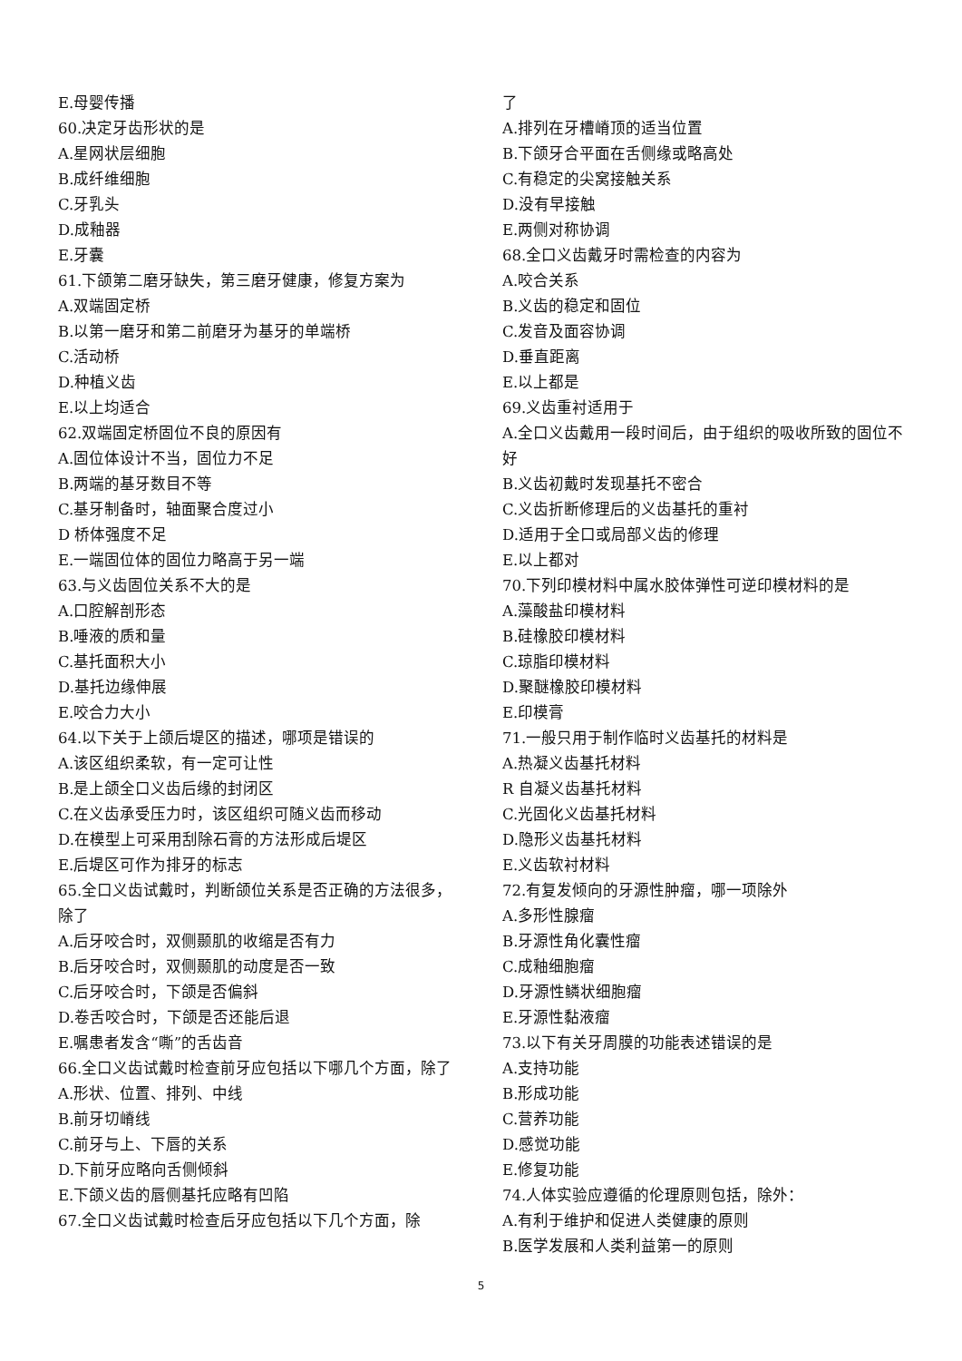E.母婴传播
60.决定牙齿形状的是
A.星网状层细胞
B.成纤维细胞
C.牙乳头
D.成釉器
E.牙囊
61.下颌第二磨牙缺失，第三磨牙健康，修复方案为
A.双端固定桥
B.以第一磨牙和第二前磨牙为基牙的单端桥
C.活动桥
D.种植义齿
E.以上均适合
62.双端固定桥固位不良的原因有
A.固位体设计不当，固位力不足
B.两端的基牙数目不等
C.基牙制备时，轴面聚合度过小
D 桥体强度不足
E.一端固位体的固位力略高于另一端
63.与义齿固位关系不大的是
A.口腔解剖形态
B.唾液的质和量
C.基托面积大小
D.基托边缘伸展
E.咬合力大小
64.以下关于上颌后堤区的描述，哪项是错误的
A.该区组织柔软，有一定可让性
B.是上颌全口义齿后缘的封闭区
C.在义齿承受压力时，该区组织可随义齿而移动
D.在模型上可采用刮除石膏的方法形成后堤区
E.后堤区可作为排牙的标志
65.全口义齿试戴时，判断颌位关系是否正确的方法很多，除了
A.后牙咬合时，双侧颞肌的收缩是否有力
B.后牙咬合时，双侧颞肌的动度是否一致
C.后牙咬合时，下颌是否偏斜
D.卷舌咬合时，下颌是否还能后退
E.嘱患者发含“嘶”的舌齿音
66.全口义齿试戴时检查前牙应包括以下哪几个方面，除了
A.形状、位置、排列、中线
B.前牙切嵴线
C.前牙与上、下唇的关系
D.下前牙应略向舌侧倾斜
E.下颌义齿的唇侧基托应略有凹陷
67.全口义齿试戴时检查后牙应包括以下几个方面，除
了
A.排列在牙槽嵴顶的适当位置
B.下颌牙合平面在舌侧缘或略高处
C.有稳定的尖窝接触关系
D.没有早接触
E.两侧对称协调
68.全口义齿戴牙时需检查的内容为
A.咬合关系
B.义齿的稳定和固位
C.发音及面容协调
D.垂直距离
E.以上都是
69.义齿重衬适用于
A.全口义齿戴用一段时间后，由于组织的吸收所致的固位不好
B.义齿初戴时发现基托不密合
C.义齿折断修理后的义齿基托的重衬
D.适用于全口或局部义齿的修理
E.以上都对
70.下列印模材料中属水胶体弹性可逆印模材料的是
A.藻酸盐印模材料
B.硅橡胶印模材料
C.琼脂印模材料
D.聚醚橡胶印模材料
E.印模膏
71.一般只用于制作临时义齿基托的材料是
A.热凝义齿基托材料
R 自凝义齿基托材料
C.光固化义齿基托材料
D.隐形义齿基托材料
E.义齿软衬材料
72.有复发倾向的牙源性肿瘤，哪一项除外
A.多形性腺瘤
B.牙源性角化囊性瘤
C.成釉细胞瘤
D.牙源性鳞状细胞瘤
E.牙源性黏液瘤
73.以下有关牙周膜的功能表述错误的是
A.支持功能
B.形成功能
C.营养功能
D.感觉功能
E.修复功能
74.人体实验应遵循的伦理原则包括，除外：
A.有利于维护和促进人类健康的原则
B.医学发展和人类利益第一的原则
5